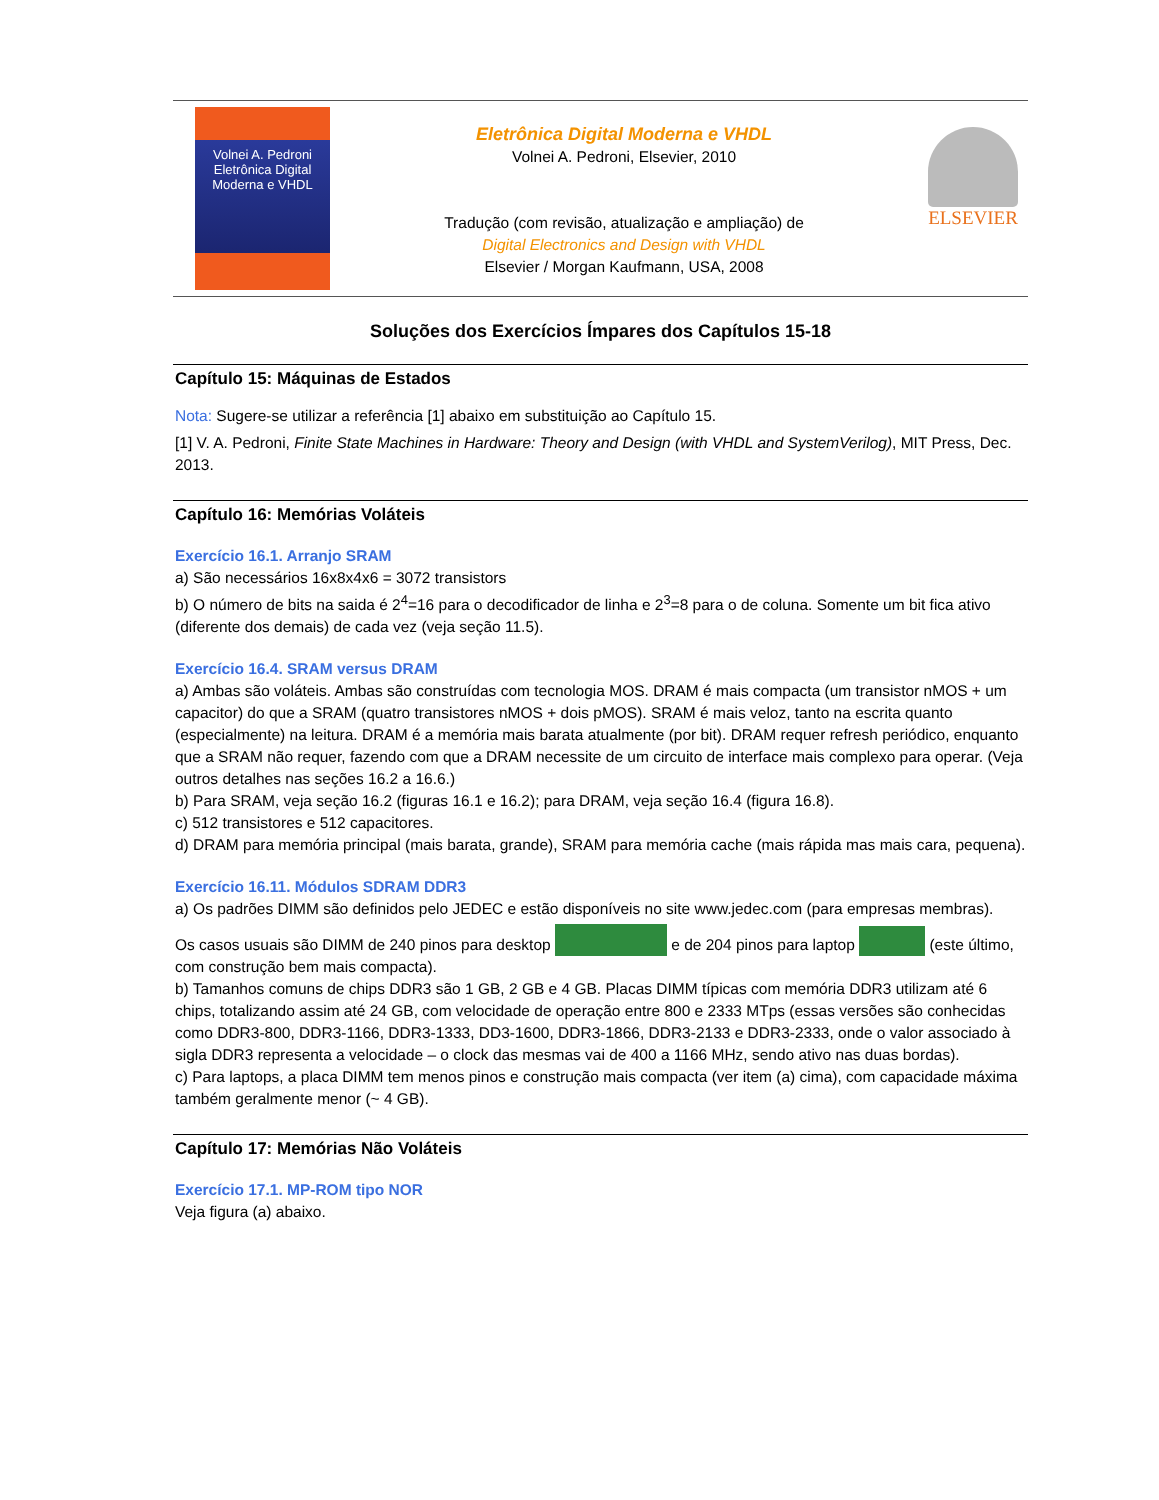Volnei A. Pedroni
Eletrônica Digital Moderna e VHDL
Eletrônica Digital Moderna e VHDL
Volnei A. Pedroni, Elsevier, 2010
Tradução (com revisão, atualização e ampliação) de
Digital Electronics and Design with VHDL
Elsevier / Morgan Kaufmann, USA, 2008
ELSEVIER
Soluções dos Exercícios Ímpares dos Capítulos 15-18
Capítulo 15: Máquinas de Estados
Nota: Sugere-se utilizar a referência [1] abaixo em substituição ao Capítulo 15.
[1] V. A. Pedroni, Finite State Machines in Hardware: Theory and Design (with VHDL and SystemVerilog), MIT Press, Dec. 2013.
Capítulo 16: Memórias Voláteis
Exercício 16.1. Arranjo SRAM
a) São necessários 16x8x4x6 = 3072 transistors
b) O número de bits na saida é 2<sup>4</sup>=16 para o decodificador de linha e 2<sup>3</sup>=8 para o de coluna. Somente um bit fica ativo (diferente dos demais) de cada vez (veja seção 11.5).
Exercício 16.4. SRAM versus DRAM
a) Ambas são voláteis. Ambas são construídas com tecnologia MOS. DRAM é mais compacta (um transistor nMOS + um capacitor) do que a SRAM (quatro transistores nMOS + dois pMOS). SRAM é mais veloz, tanto na escrita quanto (especialmente) na leitura. DRAM é a memória mais barata atualmente (por bit). DRAM requer refresh periódico, enquanto que a SRAM não requer, fazendo com que a DRAM necessite de um circuito de interface mais complexo para operar. (Veja outros detalhes nas seções 16.2 a 16.6.)
b) Para SRAM, veja seção 16.2 (figuras 16.1 e 16.2); para DRAM, veja seção 16.4 (figura 16.8).
c) 512 transistores e 512 capacitores.
d) DRAM para memória principal (mais barata, grande), SRAM para memória cache (mais rápida mas mais cara, pequena).
Exercício 16.11. Módulos SDRAM DDR3
a) Os padrões DIMM são definidos pelo JEDEC e estão disponíveis no site www.jedec.com (para empresas membras).
Os casos usuais são DIMM de 240 pinos para desktop e de 204 pinos para laptop (este último, com construção bem mais compacta).
b) Tamanhos comuns de chips DDR3 são 1 GB, 2 GB e 4 GB. Placas DIMM típicas com memória DDR3 utilizam até 6 chips, totalizando assim até 24 GB, com velocidade de operação entre 800 e 2333 MTps (essas versões são conhecidas como DDR3-800, DDR3-1166, DDR3-1333, DD3-1600, DDR3-1866, DDR3-2133 e DDR3-2333, onde o valor associado à sigla DDR3 representa a velocidade – o clock das mesmas vai de 400 a 1166 MHz, sendo ativo nas duas bordas).
c) Para laptops, a placa DIMM tem menos pinos e construção mais compacta (ver item (a) cima), com capacidade máxima também geralmente menor (~ 4 GB).
Capítulo 17: Memórias Não Voláteis
Exercício 17.1. MP-ROM tipo NOR
Veja figura (a) abaixo.